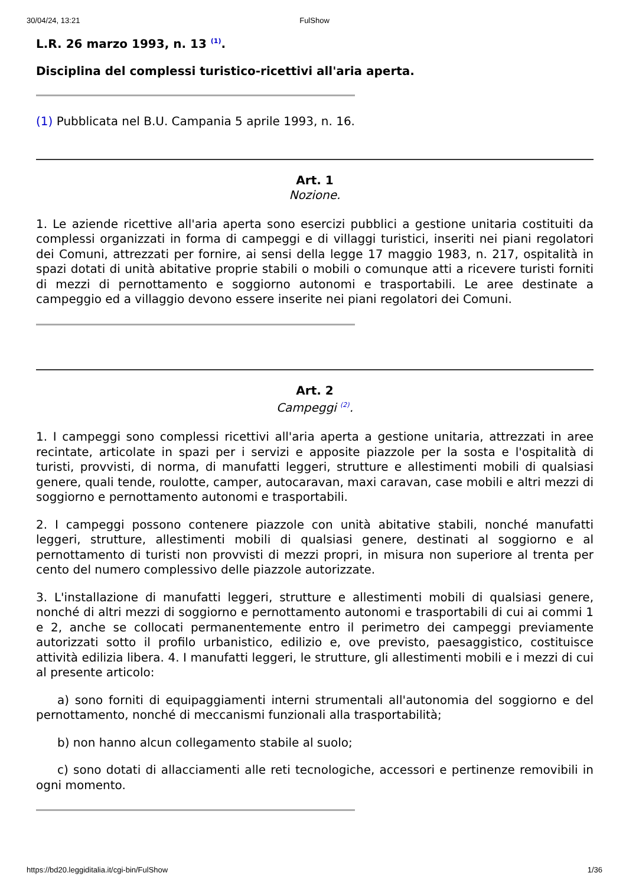30/04/24, 13:21 FulShow
L.R. 26 marzo 1993, n. 13 <sup>(1)</sup>.
Disciplina del complessi turistico-ricettivi all'aria aperta.
(1) Pubblicata nel B.U. Campania 5 aprile 1993, n. 16.
Art. 1
Nozione.
1. Le aziende ricettive all'aria aperta sono esercizi pubblici a gestione unitaria costituiti da complessi organizzati in forma di campeggi e di villaggi turistici, inseriti nei piani regolatori dei Comuni, attrezzati per fornire, ai sensi della legge 17 maggio 1983, n. 217, ospitalità in spazi dotati di unità abitative proprie stabili o mobili o comunque atti a ricevere turisti forniti di mezzi di pernottamento e soggiorno autonomi e trasportabili. Le aree destinate a campeggio ed a villaggio devono essere inserite nei piani regolatori dei Comuni.
Art. 2
Campeggi <sup>(2)</sup>.
1. I campeggi sono complessi ricettivi all'aria aperta a gestione unitaria, attrezzati in aree recintate, articolate in spazi per i servizi e apposite piazzole per la sosta e l'ospitalità di turisti, provvisti, di norma, di manufatti leggeri, strutture e allestimenti mobili di qualsiasi genere, quali tende, roulotte, camper, autocaravan, maxi caravan, case mobili e altri mezzi di soggiorno e pernottamento autonomi e trasportabili.
2. I campeggi possono contenere piazzole con unità abitative stabili, nonché manufatti leggeri, strutture, allestimenti mobili di qualsiasi genere, destinati al soggiorno e al pernottamento di turisti non provvisti di mezzi propri, in misura non superiore al trenta per cento del numero complessivo delle piazzole autorizzate.
3. L'installazione di manufatti leggeri, strutture e allestimenti mobili di qualsiasi genere, nonché di altri mezzi di soggiorno e pernottamento autonomi e trasportabili di cui ai commi 1 e 2, anche se collocati permanentemente entro il perimetro dei campeggi previamente autorizzati sotto il profilo urbanistico, edilizio e, ove previsto, paesaggistico, costituisce attività edilizia libera. 4. I manufatti leggeri, le strutture, gli allestimenti mobili e i mezzi di cui al presente articolo:
a) sono forniti di equipaggiamenti interni strumentali all'autonomia del soggiorno e del pernottamento, nonché di meccanismi funzionali alla trasportabilità;
b) non hanno alcun collegamento stabile al suolo;
c) sono dotati di allacciamenti alle reti tecnologiche, accessori e pertinenze removibili in ogni momento.
https://bd20.leggiditalia.it/cgi-bin/FulShow 1/36